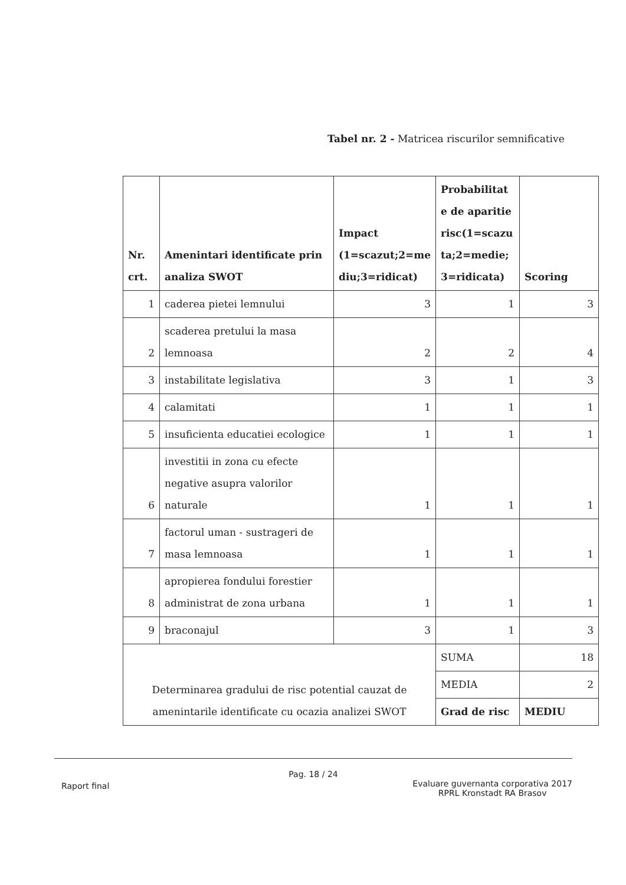Tabel nr. 2 - Matricea riscurilor semnificative
| Nr. crt. | Amenintari identificate prin analiza SWOT | Impact (1=scazut;2=me diu;3=ridicat) | Probabilitat e de aparitie risc(1=scazu ta;2=medie; 3=ridicata) | Scoring |
| --- | --- | --- | --- | --- |
| 1 | caderea pietei lemnului | 3 | 1 | 3 |
| 2 | scaderea pretului la masa lemnoasa | 2 | 2 | 4 |
| 3 | instabilitate legislativa | 3 | 1 | 3 |
| 4 | calamitati | 1 | 1 | 1 |
| 5 | insuficienta educatiei ecologice | 1 | 1 | 1 |
| 6 | investitii in zona cu efecte negative asupra valorilor naturale | 1 | 1 | 1 |
| 7 | factorul uman - sustrageri de masa lemnoasa | 1 | 1 | 1 |
| 8 | apropierea fondului forestier administrat de zona urbana | 1 | 1 | 1 |
| 9 | braconajul | 3 | 1 | 3 |
| Determinarea gradului de risc potential cauzat de amenintarile identificate cu ocazia analizei SWOT | | | SUMA | 18 |
| | | | MEDIA | 2 |
| | | | Grad de risc | MEDIU |
Pag. 18 / 24
Raport final Evaluare guvernanta corporativa 2017
RPRL Kronstadt RA Brasov